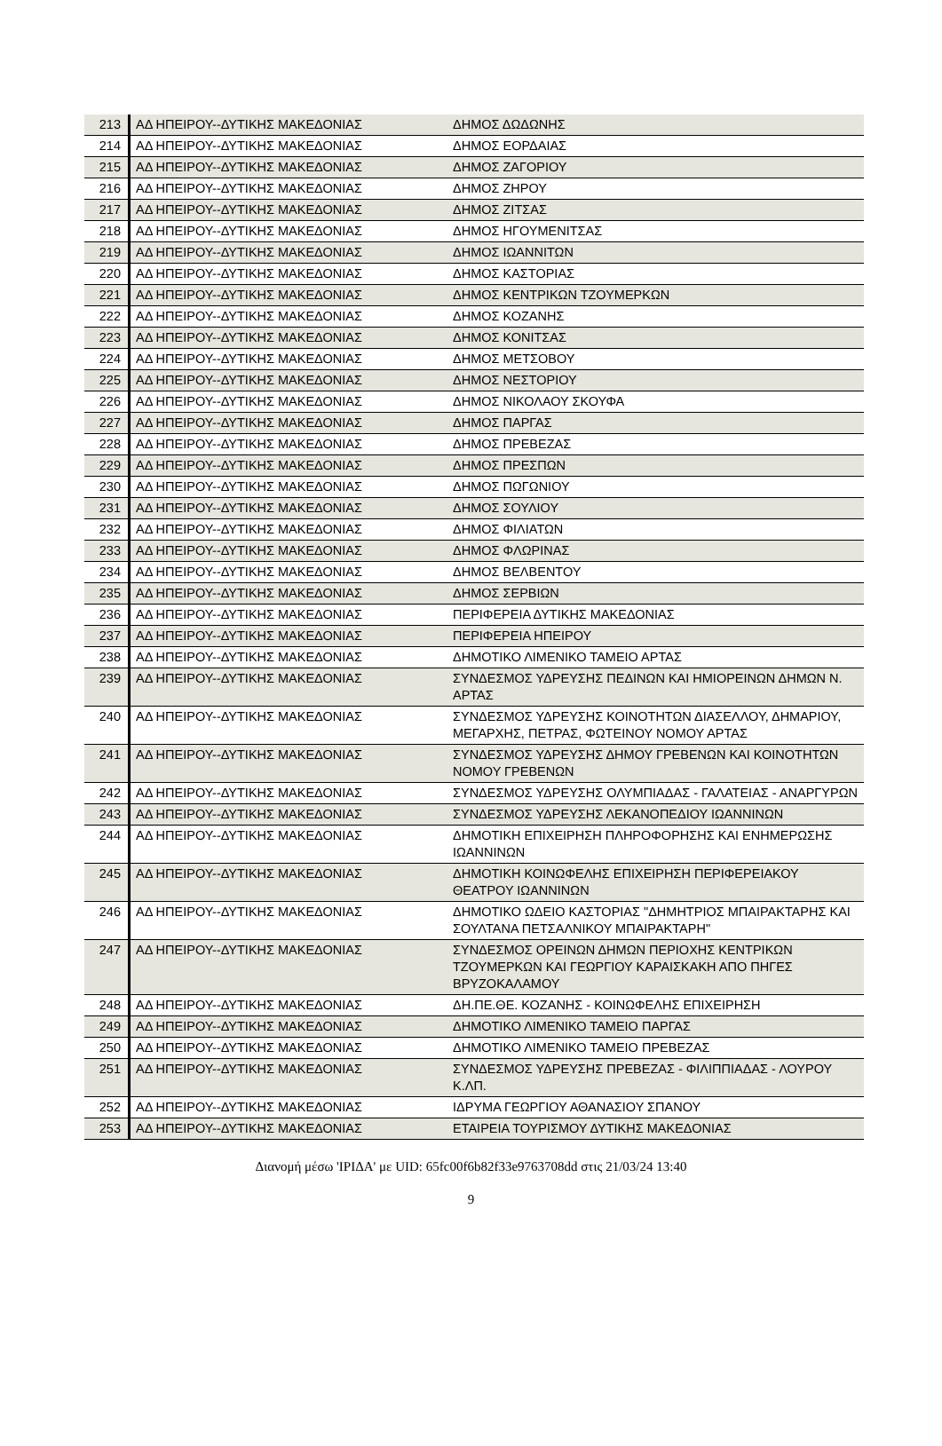| 213 | ΑΔ ΗΠΕΙΡΟΥ--ΔΥΤΙΚΗΣ ΜΑΚΕΔΟΝΙΑΣ | ΔΗΜΟΣ ΔΩΔΩΝΗΣ |
| 214 | ΑΔ ΗΠΕΙΡΟΥ--ΔΥΤΙΚΗΣ ΜΑΚΕΔΟΝΙΑΣ | ΔΗΜΟΣ ΕΟΡΔΑΙΑΣ |
| 215 | ΑΔ ΗΠΕΙΡΟΥ--ΔΥΤΙΚΗΣ ΜΑΚΕΔΟΝΙΑΣ | ΔΗΜΟΣ ΖΑΓΟΡΙΟΥ |
| 216 | ΑΔ ΗΠΕΙΡΟΥ--ΔΥΤΙΚΗΣ ΜΑΚΕΔΟΝΙΑΣ | ΔΗΜΟΣ ΖΗΡΟΥ |
| 217 | ΑΔ ΗΠΕΙΡΟΥ--ΔΥΤΙΚΗΣ ΜΑΚΕΔΟΝΙΑΣ | ΔΗΜΟΣ ΖΙΤΣΑΣ |
| 218 | ΑΔ ΗΠΕΙΡΟΥ--ΔΥΤΙΚΗΣ ΜΑΚΕΔΟΝΙΑΣ | ΔΗΜΟΣ ΗΓΟΥΜΕΝΙΤΣΑΣ |
| 219 | ΑΔ ΗΠΕΙΡΟΥ--ΔΥΤΙΚΗΣ ΜΑΚΕΔΟΝΙΑΣ | ΔΗΜΟΣ ΙΩΑΝΝΙΤΩΝ |
| 220 | ΑΔ ΗΠΕΙΡΟΥ--ΔΥΤΙΚΗΣ ΜΑΚΕΔΟΝΙΑΣ | ΔΗΜΟΣ ΚΑΣΤΟΡΙΑΣ |
| 221 | ΑΔ ΗΠΕΙΡΟΥ--ΔΥΤΙΚΗΣ ΜΑΚΕΔΟΝΙΑΣ | ΔΗΜΟΣ ΚΕΝΤΡΙΚΩΝ ΤΖΟΥΜΕΡΚΩΝ |
| 222 | ΑΔ ΗΠΕΙΡΟΥ--ΔΥΤΙΚΗΣ ΜΑΚΕΔΟΝΙΑΣ | ΔΗΜΟΣ ΚΟΖΑΝΗΣ |
| 223 | ΑΔ ΗΠΕΙΡΟΥ--ΔΥΤΙΚΗΣ ΜΑΚΕΔΟΝΙΑΣ | ΔΗΜΟΣ ΚΟΝΙΤΣΑΣ |
| 224 | ΑΔ ΗΠΕΙΡΟΥ--ΔΥΤΙΚΗΣ ΜΑΚΕΔΟΝΙΑΣ | ΔΗΜΟΣ ΜΕΤΣΟΒΟΥ |
| 225 | ΑΔ ΗΠΕΙΡΟΥ--ΔΥΤΙΚΗΣ ΜΑΚΕΔΟΝΙΑΣ | ΔΗΜΟΣ ΝΕΣΤΟΡΙΟΥ |
| 226 | ΑΔ ΗΠΕΙΡΟΥ--ΔΥΤΙΚΗΣ ΜΑΚΕΔΟΝΙΑΣ | ΔΗΜΟΣ ΝΙΚΟΛΑΟΥ ΣΚΟΥΦΑ |
| 227 | ΑΔ ΗΠΕΙΡΟΥ--ΔΥΤΙΚΗΣ ΜΑΚΕΔΟΝΙΑΣ | ΔΗΜΟΣ ΠΑΡΓΑΣ |
| 228 | ΑΔ ΗΠΕΙΡΟΥ--ΔΥΤΙΚΗΣ ΜΑΚΕΔΟΝΙΑΣ | ΔΗΜΟΣ ΠΡΕΒΕΖΑΣ |
| 229 | ΑΔ ΗΠΕΙΡΟΥ--ΔΥΤΙΚΗΣ ΜΑΚΕΔΟΝΙΑΣ | ΔΗΜΟΣ ΠΡΕΣΠΩΝ |
| 230 | ΑΔ ΗΠΕΙΡΟΥ--ΔΥΤΙΚΗΣ ΜΑΚΕΔΟΝΙΑΣ | ΔΗΜΟΣ ΠΩΓΩΝΙΟΥ |
| 231 | ΑΔ ΗΠΕΙΡΟΥ--ΔΥΤΙΚΗΣ ΜΑΚΕΔΟΝΙΑΣ | ΔΗΜΟΣ ΣΟΥΛΙΟΥ |
| 232 | ΑΔ ΗΠΕΙΡΟΥ--ΔΥΤΙΚΗΣ ΜΑΚΕΔΟΝΙΑΣ | ΔΗΜΟΣ ΦΙΛΙΑΤΩΝ |
| 233 | ΑΔ ΗΠΕΙΡΟΥ--ΔΥΤΙΚΗΣ ΜΑΚΕΔΟΝΙΑΣ | ΔΗΜΟΣ ΦΛΩΡΙΝΑΣ |
| 234 | ΑΔ ΗΠΕΙΡΟΥ--ΔΥΤΙΚΗΣ ΜΑΚΕΔΟΝΙΑΣ | ΔΗΜΟΣ ΒΕΛΒΕΝΤΟΥ |
| 235 | ΑΔ ΗΠΕΙΡΟΥ--ΔΥΤΙΚΗΣ ΜΑΚΕΔΟΝΙΑΣ | ΔΗΜΟΣ ΣΕΡΒΙΩΝ |
| 236 | ΑΔ ΗΠΕΙΡΟΥ--ΔΥΤΙΚΗΣ ΜΑΚΕΔΟΝΙΑΣ | ΠΕΡΙΦΕΡΕΙΑ ΔΥΤΙΚΗΣ ΜΑΚΕΔΟΝΙΑΣ |
| 237 | ΑΔ ΗΠΕΙΡΟΥ--ΔΥΤΙΚΗΣ ΜΑΚΕΔΟΝΙΑΣ | ΠΕΡΙΦΕΡΕΙΑ ΗΠΕΙΡΟΥ |
| 238 | ΑΔ ΗΠΕΙΡΟΥ--ΔΥΤΙΚΗΣ ΜΑΚΕΔΟΝΙΑΣ | ΔΗΜΟΤΙΚΟ ΛΙΜΕΝΙΚΟ ΤΑΜΕΙΟ ΑΡΤΑΣ |
| 239 | ΑΔ ΗΠΕΙΡΟΥ--ΔΥΤΙΚΗΣ ΜΑΚΕΔΟΝΙΑΣ | ΣΥΝΔΕΣΜΟΣ ΥΔΡΕΥΣΗΣ ΠΕΔΙΝΩΝ ΚΑΙ ΗΜΙΟΡΕΙΝΩΝ ΔΗΜΩΝ Ν. ΑΡΤΑΣ |
| 240 | ΑΔ ΗΠΕΙΡΟΥ--ΔΥΤΙΚΗΣ ΜΑΚΕΔΟΝΙΑΣ | ΣΥΝΔΕΣΜΟΣ ΥΔΡΕΥΣΗΣ ΚΟΙΝΟΤΗΤΩΝ ΔΙΑΣΕΛΛΟΥ, ΔΗΜΑΡΙΟΥ, ΜΕΓΑΡΧΗΣ, ΠΕΤΡΑΣ, ΦΩΤΕΙΝΟΥ ΝΟΜΟΥ ΑΡΤΑΣ |
| 241 | ΑΔ ΗΠΕΙΡΟΥ--ΔΥΤΙΚΗΣ ΜΑΚΕΔΟΝΙΑΣ | ΣΥΝΔΕΣΜΟΣ ΥΔΡΕΥΣΗΣ ΔΗΜΟΥ ΓΡΕΒΕΝΩΝ ΚΑΙ ΚΟΙΝΟΤΗΤΩΝ ΝΟΜΟΥ ΓΡΕΒΕΝΩΝ |
| 242 | ΑΔ ΗΠΕΙΡΟΥ--ΔΥΤΙΚΗΣ ΜΑΚΕΔΟΝΙΑΣ | ΣΥΝΔΕΣΜΟΣ ΥΔΡΕΥΣΗΣ ΟΛΥΜΠΙΑΔΑΣ - ΓΑΛΑΤΕΙΑΣ - ΑΝΑΡΓΥΡΩΝ |
| 243 | ΑΔ ΗΠΕΙΡΟΥ--ΔΥΤΙΚΗΣ ΜΑΚΕΔΟΝΙΑΣ | ΣΥΝΔΕΣΜΟΣ ΥΔΡΕΥΣΗΣ ΛΕΚΑΝΟΠΕΔΙΟΥ ΙΩΑΝΝΙΝΩΝ |
| 244 | ΑΔ ΗΠΕΙΡΟΥ--ΔΥΤΙΚΗΣ ΜΑΚΕΔΟΝΙΑΣ | ΔΗΜΟΤΙΚΗ ΕΠΙΧΕΙΡΗΣΗ ΠΛΗΡΟΦΟΡΗΣΗΣ ΚΑΙ ΕΝΗΜΕΡΩΣΗΣ ΙΩΑΝΝΙΝΩΝ |
| 245 | ΑΔ ΗΠΕΙΡΟΥ--ΔΥΤΙΚΗΣ ΜΑΚΕΔΟΝΙΑΣ | ΔΗΜΟΤΙΚΗ ΚΟΙΝΩΦΕΛΗΣ ΕΠΙΧΕΙΡΗΣΗ ΠΕΡΙΦΕΡΕΙΑΚΟΥ ΘΕΑΤΡΟΥ ΙΩΑΝΝΙΝΩΝ |
| 246 | ΑΔ ΗΠΕΙΡΟΥ--ΔΥΤΙΚΗΣ ΜΑΚΕΔΟΝΙΑΣ | ΔΗΜΟΤΙΚΟ ΩΔΕΙΟ ΚΑΣΤΟΡΙΑΣ "ΔΗΜΗΤΡΙΟΣ ΜΠΑΙΡΑΚΤΑΡΗΣ ΚΑΙ ΣΟΥΛΤΑΝΑ ΠΕΤΣΑΛΝΙΚΟΥ ΜΠΑΙΡΑΚΤΑΡΗ" |
| 247 | ΑΔ ΗΠΕΙΡΟΥ--ΔΥΤΙΚΗΣ ΜΑΚΕΔΟΝΙΑΣ | ΣΥΝΔΕΣΜΟΣ ΟΡΕΙΝΩΝ ΔΗΜΩΝ ΠΕΡΙΟΧΗΣ ΚΕΝΤΡΙΚΩΝ ΤΖΟΥΜΕΡΚΩΝ ΚΑΙ ΓΕΩΡΓΙΟΥ ΚΑΡΑΙΣΚΑΚΗ ΑΠΟ ΠΗΓΕΣ ΒΡΥΖΟΚΑΛΑΜΟΥ |
| 248 | ΑΔ ΗΠΕΙΡΟΥ--ΔΥΤΙΚΗΣ ΜΑΚΕΔΟΝΙΑΣ | ΔΗ.ΠΕ.ΘΕ. ΚΟΖΑΝΗΣ - ΚΟΙΝΩΦΕΛΗΣ ΕΠΙΧΕΙΡΗΣΗ |
| 249 | ΑΔ ΗΠΕΙΡΟΥ--ΔΥΤΙΚΗΣ ΜΑΚΕΔΟΝΙΑΣ | ΔΗΜΟΤΙΚΟ ΛΙΜΕΝΙΚΟ ΤΑΜΕΙΟ ΠΑΡΓΑΣ |
| 250 | ΑΔ ΗΠΕΙΡΟΥ--ΔΥΤΙΚΗΣ ΜΑΚΕΔΟΝΙΑΣ | ΔΗΜΟΤΙΚΟ ΛΙΜΕΝΙΚΟ ΤΑΜΕΙΟ ΠΡΕΒΕΖΑΣ |
| 251 | ΑΔ ΗΠΕΙΡΟΥ--ΔΥΤΙΚΗΣ ΜΑΚΕΔΟΝΙΑΣ | ΣΥΝΔΕΣΜΟΣ ΥΔΡΕΥΣΗΣ ΠΡΕΒΕΖΑΣ - ΦΙΛΙΠΠΙΑΔΑΣ - ΛΟΥΡΟΥ Κ.ΛΠ. |
| 252 | ΑΔ ΗΠΕΙΡΟΥ--ΔΥΤΙΚΗΣ ΜΑΚΕΔΟΝΙΑΣ | ΙΔΡΥΜΑ ΓΕΩΡΓΙΟΥ ΑΘΑΝΑΣΙΟΥ ΣΠΑΝΟΥ |
| 253 | ΑΔ ΗΠΕΙΡΟΥ--ΔΥΤΙΚΗΣ ΜΑΚΕΔΟΝΙΑΣ | ΕΤΑΙΡΕΙΑ ΤΟΥΡΙΣΜΟΥ ΔΥΤΙΚΗΣ ΜΑΚΕΔΟΝΙΑΣ |
Διανομή μέσω 'ΙΡΙΔΑ' με UID: 65fc00f6b82f33e9763708dd στις 21/03/24 13:40
9